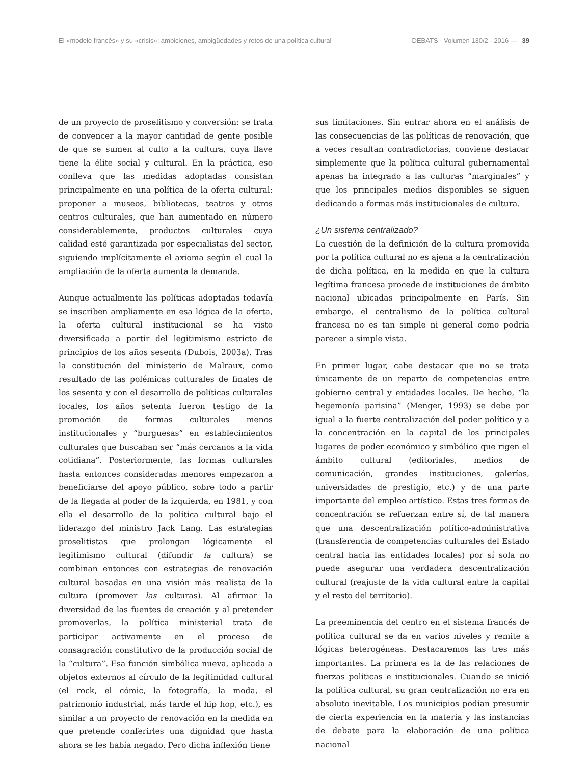El «modelo francés» y su «crisis»: ambiciones, ambigüedades y retos de una política cultural DEBATS · Volumen 130/2 · 2016 — 39
de un proyecto de proselitismo y conversión: se trata de convencer a la mayor cantidad de gente posible de que se sumen al culto a la cultura, cuya llave tiene la élite social y cultural. En la práctica, eso conlleva que las medidas adoptadas consistan principalmente en una política de la oferta cultural: proponer a museos, bibliotecas, teatros y otros centros culturales, que han aumentado en número considerablemente, productos culturales cuya calidad esté garantizada por especialistas del sector, siguiendo implícitamente el axioma según el cual la ampliación de la oferta aumenta la demanda.
Aunque actualmente las políticas adoptadas todavía se inscriben ampliamente en esa lógica de la oferta, la oferta cultural institucional se ha visto diversificada a partir del legitimismo estricto de principios de los años sesenta (Dubois, 2003a). Tras la constitución del ministerio de Malraux, como resultado de las polémicas culturales de finales de los sesenta y con el desarrollo de políticas culturales locales, los años setenta fueron testigo de la promoción de formas culturales menos institucionales y “burguesas” en establecimientos culturales que buscaban ser “más cercanos a la vida cotidiana”. Posteriormente, las formas culturales hasta entonces consideradas menores empezaron a beneficiarse del apoyo público, sobre todo a partir de la llegada al poder de la izquierda, en 1981, y con ella el desarrollo de la política cultural bajo el liderazgo del ministro Jack Lang. Las estrategias proselitistas que prolongan lógicamente el legitimismo cultural (difundir la cultura) se combinan entonces con estrategias de renovación cultural basadas en una visión más realista de la cultura (promover las culturas). Al afirmar la diversidad de las fuentes de creación y al pretender promoverlas, la política ministerial trata de participar activamente en el proceso de consagración constitutivo de la producción social de la “cultura”. Esa función simbólica nueva, aplicada a objetos externos al círculo de la legitimidad cultural (el rock, el cómic, la fotografía, la moda, el patrimonio industrial, más tarde el hip hop, etc.), es similar a un proyecto de renovación en la medida en que pretende conferirles una dignidad que hasta ahora se les había negado. Pero dicha inflexión tiene
sus limitaciones. Sin entrar ahora en el análisis de las consecuencias de las políticas de renovación, que a veces resultan contradictorias, conviene destacar simplemente que la política cultural gubernamental apenas ha integrado a las culturas “marginales” y que los principales medios disponibles se siguen dedicando a formas más institucionales de cultura.
¿Un sistema centralizado?
La cuestión de la definición de la cultura promovida por la política cultural no es ajena a la centralización de dicha política, en la medida en que la cultura legítima francesa procede de instituciones de ámbito nacional ubicadas principalmente en París. Sin embargo, el centralismo de la política cultural francesa no es tan simple ni general como podría parecer a simple vista.
En primer lugar, cabe destacar que no se trata únicamente de un reparto de competencias entre gobierno central y entidades locales. De hecho, “la hegemonía parisina” (Menger, 1993) se debe por igual a la fuerte centralización del poder político y a la concentración en la capital de los principales lugares de poder económico y simbólico que rigen el ámbito cultural (editoriales, medios de comunicación, grandes instituciones, galerías, universidades de prestigio, etc.) y de una parte importante del empleo artístico. Estas tres formas de concentración se refuerzan entre sí, de tal manera que una descentralización político-administrativa (transferencia de competencias culturales del Estado central hacia las entidades locales) por sí sola no puede asegurar una verdadera descentralización cultural (reajuste de la vida cultural entre la capital y el resto del territorio).
La preeminencia del centro en el sistema francés de política cultural se da en varios niveles y remite a lógicas heterogéneas. Destacaremos las tres más importantes. La primera es la de las relaciones de fuerzas políticas e institucionales. Cuando se inició la política cultural, su gran centralización no era en absoluto inevitable. Los municipios podían presumir de cierta experiencia en la materia y las instancias de debate para la elaboración de una política nacional